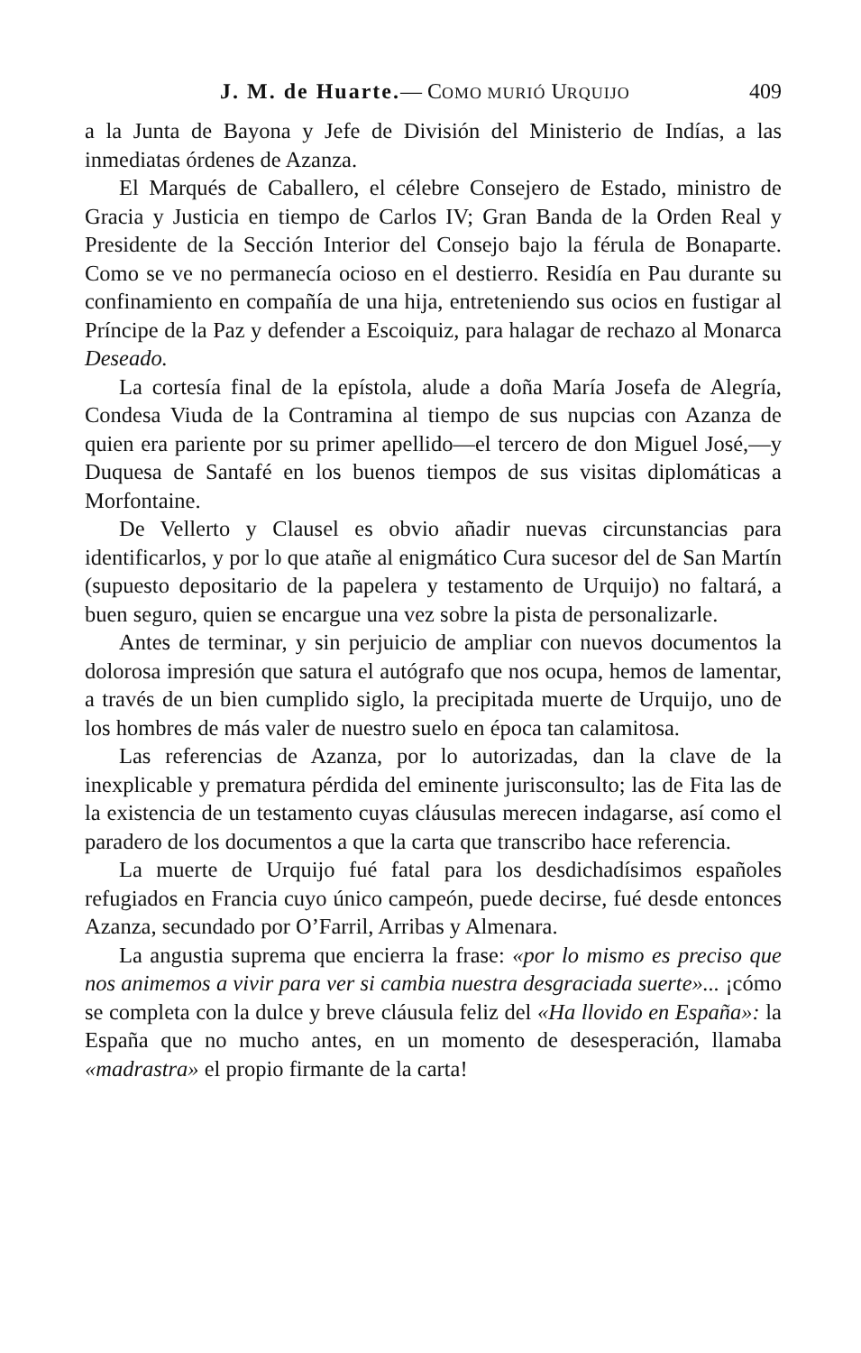J. M. de Huarte.— COMO MURIÓ URQUIJO 409
a la Junta de Bayona y Jefe de División del Ministerio de Indías, a las inmediatas órdenes de Azanza.
El Marqués de Caballero, el célebre Consejero de Estado, ministro de Gracia y Justicia en tiempo de Carlos IV; Gran Banda de la Orden Real y Presidente de la Sección Interior del Consejo bajo la férula de Bonaparte. Como se ve no permanecía ocioso en el destierro. Residía en Pau durante su confinamiento en compañía de una hija, entreteniendo sus ocios en fustigar al Príncipe de la Paz y defender a Escoiquiz, para halagar de rechazo al Monarca Deseado.
La cortesía final de la epístola, alude a doña María Josefa de Alegría, Condesa Viuda de la Contramina al tiempo de sus nupcias con Azanza de quien era pariente por su primer apellido—el tercero de don Miguel José,—y Duquesa de Santafé en los buenos tiempos de sus visitas diplomáticas a Morfontaine.
De Vellerto y Clausel es obvio añadir nuevas circunstancias para identificarlos, y por lo que atañe al enigmático Cura sucesor del de San Martín (supuesto depositario de la papelera y testamento de Urquijo) no faltará, a buen seguro, quien se encargue una vez sobre la pista de personalizarle.
Antes de terminar, y sin perjuicio de ampliar con nuevos documentos la dolorosa impresión que satura el autógrafo que nos ocupa, hemos de lamentar, a través de un bien cumplido siglo, la precipitada muerte de Urquijo, uno de los hombres de más valer de nuestro suelo en época tan calamitosa.
Las referencias de Azanza, por lo autorizadas, dan la clave de la inexplicable y prematura pérdida del eminente jurisconsulto; las de Fita las de la existencia de un testamento cuyas cláusulas merecen indagarse, así como el paradero de los documentos a que la carta que transcribo hace referencia.
La muerte de Urquijo fué fatal para los desdichadísimos españoles refugiados en Francia cuyo único campeón, puede decirse, fué desde entonces Azanza, secundado por O’Farril, Arribas y Almenara.
La angustia suprema que encierra la frase: «por lo mismo es preciso que nos animemos a vivir para ver si cambia nuestra desgraciada suerte»... ¡cómo se completa con la dulce y breve cláusula feliz del «Ha llovido en España»: la España que no mucho antes, en un momento de desesperación, llamaba «madrastra» el propio firmante de la carta!